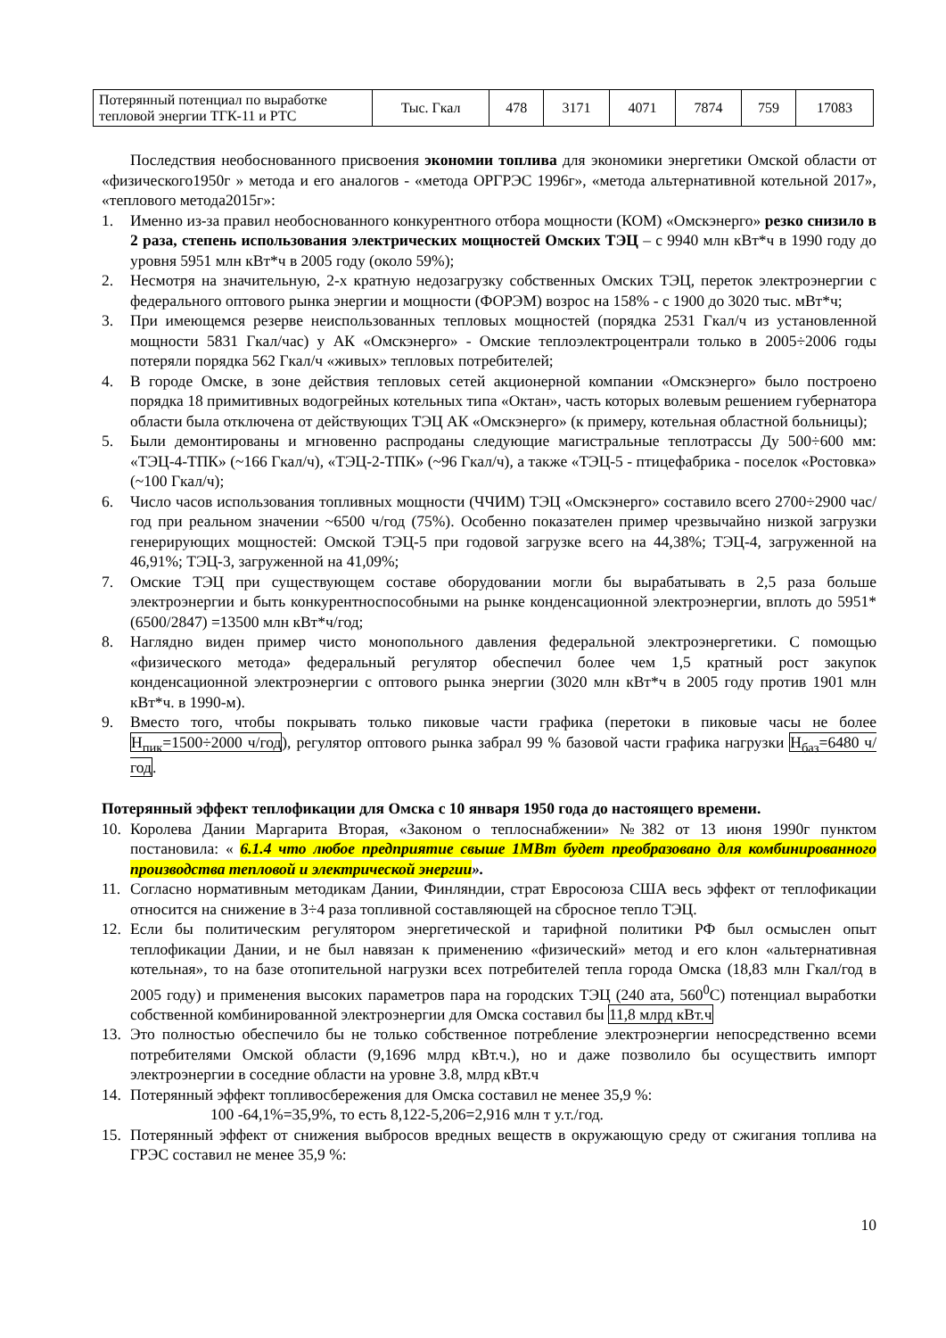| Потерянный потенциал по выработке тепловой энергии ТГК-11 и РТС | Тыс. Гкал | 478 | 3171 | 4071 | 7874 | 759 | 17083 |
Последствия необоснованного присвоения экономии топлива для экономики энергетики Омской области от «физического1950г » метода и его аналогов - «метода ОРГРЭС 1996г», «метода альтернативной котельной 2017», «теплового метода2015г»:
1. Именно из-за правил необоснованного конкурентного отбора мощности (КОМ) «Омскэнерго» резко снизило в 2 раза, степень использования электрических мощностей Омских ТЭЦ – с 9940 млн кВт*ч в 1990 году до уровня 5951 млн кВт*ч в 2005 году (около 59%);
2. Несмотря на значительную, 2-х кратную недозагрузку собственных Омских ТЭЦ, переток электроэнергии с федерального оптового рынка энергии и мощности (ФОРЭМ) возрос на 158% - с 1900 до 3020 тыс. мВт*ч;
3. При имеющемся резерве неиспользованных тепловых мощностей (порядка 2531 Гкал/ч из установленной мощности 5831 Гкал/час) у АК «Омскэнерго» - Омские теплоэлектроцентрали только в 2005÷2006 годы потеряли порядка 562 Гкал/ч «живых» тепловых потребителей;
4. В городе Омске, в зоне действия тепловых сетей акционерной компании «Омскэнерго» было построено порядка 18 примитивных водогрейных котельных типа «Октан», часть которых волевым решением губернатора области была отключена от действующих ТЭЦ АК «Омскэнерго» (к примеру, котельная областной больницы);
5. Были демонтированы и мгновенно распроданы следующие магистральные теплотрассы Ду 500÷600 мм: «ТЭЦ-4-ТПК» (~166 Гкал/ч), «ТЭЦ-2-ТПК» (~96 Гкал/ч), а также «ТЭЦ-5 - птицефабрика - поселок «Ростовка» (~100 Гкал/ч);
6. Число часов использования топливных мощности (ЧЧИМ) ТЭЦ «Омскэнерго» составило всего 2700÷2900 час/год при реальном значении ~6500 ч/год (75%). Особенно показателен пример чрезвычайно низкой загрузки генерирующих мощностей: Омской ТЭЦ-5 при годовой загрузке всего на 44,38%; ТЭЦ-4, загруженной на 46,91%; ТЭЦ-3, загруженной на 41,09%;
7. Омские ТЭЦ при существующем составе оборудовании могли бы вырабатывать в 2,5 раза больше электроэнергии и быть конкурентноспособными на рынке конденсационной электроэнергии, вплоть до 5951*(6500/2847) =13500 млн кВт*ч/год;
8. Наглядно виден пример чисто монопольного давления федеральной электроэнергетики. С помощью «физического метода» федеральный регулятор обеспечил более чем 1,5 кратный рост закупок конденсационной электроэнергии с оптового рынка энергии (3020 млн кВт*ч в 2005 году против 1901 млн кВт*ч. в 1990-м).
9. Вместо того, чтобы покрывать только пиковые части графика (перетоки в пиковые часы не более Н<sub>пик</sub>=1500÷2000 ч/год), регулятор оптового рынка забрал 99 % базовой части графика нагрузки Н<sub>баз</sub>=6480 ч/год.
Потерянный эффект теплофикации для Омска с 10 января 1950 года до настоящего времени.
10. Королева Дании Маргарита Вторая, «Законом о теплоснабжении» №382 от 13 июня 1990г пунктом постановила: « 6.1.4 что любое предприятие свыше 1МВт будет преобразовано для комбинированного производства тепловой и электрической энергии».
11. Согласно нормативным методикам Дании, Финляндии, страт Евросоюза США весь эффект от теплофикации относится на снижение в 3÷4 раза топливной составляющей на сбросное тепло ТЭЦ.
12. Если бы политическим регулятором энергетической и тарифной политики РФ был осмыслен опыт теплофикации Дании, и не был навязан к применению «физический» метод и его клон «альтернативная котельная», то на базе отопительной нагрузки всех потребителей тепла города Омска (18,83 млн Гкал/год в 2005 году) и применения высоких параметров пара на городских ТЭЦ (240 ата, 560<sup>0</sup>С) потенциал выработки собственной комбинированной электроэнергии для Омска составил бы 11,8 млрд кВт.ч
13. Это полностью обеспечило бы не только собственное потребление электроэнергии непосредственно всеми потребителями Омской области (9,1696 млрд кВт.ч.), но и даже позволило бы осуществить импорт электроэнергии в соседние области на уровне 3.8, млрд кВт.ч
14. Потерянный эффект топливосбережения для Омска составил не менее 35,9 %:
100 -64,1%=35,9%, то есть 8,122-5,206=2,916 млн т у.т./год.
15. Потерянный эффект от снижения выбросов вредных веществ в окружающую среду от сжигания топлива на ГРЭС составил не менее 35,9 %:
10